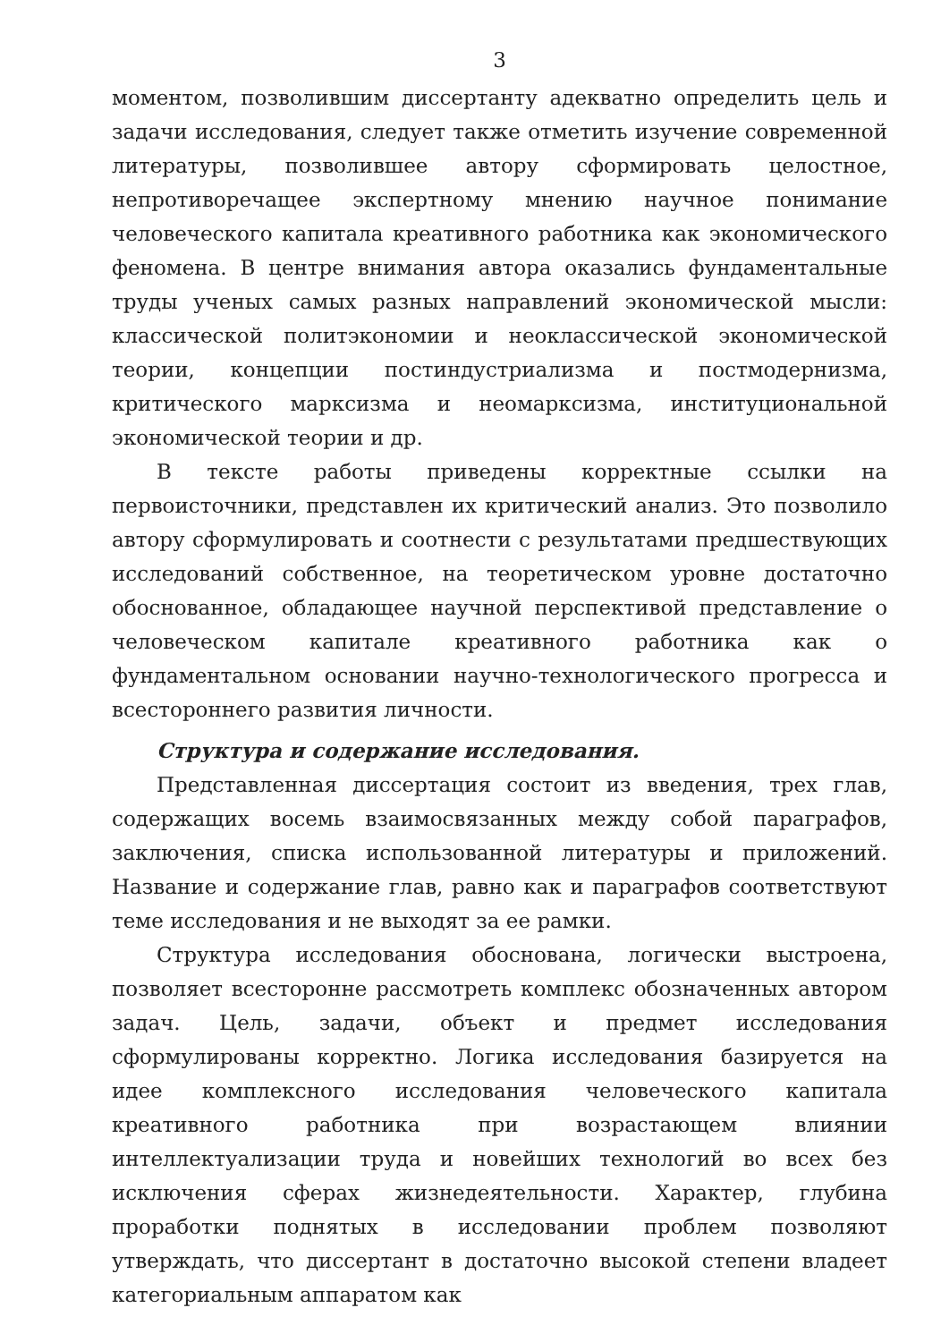3
моментом, позволившим диссертанту адекватно определить цель и задачи исследования, следует также отметить изучение современной литературы, позволившее автору сформировать целостное, непротиворечащее экспертному мнению научное понимание человеческого капитала креативного работника как экономического феномена. В центре внимания автора оказались фундаментальные труды ученых самых разных направлений экономической мысли: классической политэкономии и неоклассической экономической теории, концепции постиндустриализма и постмодернизма, критического марксизма и неомарксизма, институциональной экономической теории и др.
В тексте работы приведены корректные ссылки на первоисточники, представлен их критический анализ. Это позволило автору сформулировать и соотнести с результатами предшествующих исследований собственное, на теоретическом уровне достаточно обоснованное, обладающее научной перспективой представление о человеческом капитале креативного работника как о фундаментальном основании научно-технологического прогресса и всестороннего развития личности.
Структура и содержание исследования.
Представленная диссертация состоит из введения, трех глав, содержащих восемь взаимосвязанных между собой параграфов, заключения, списка использованной литературы и приложений. Название и содержание глав, равно как и параграфов соответствуют теме исследования и не выходят за ее рамки.
Структура исследования обоснована, логически выстроена, позволяет всесторонне рассмотреть комплекс обозначенных автором задач. Цель, задачи, объект и предмет исследования сформулированы корректно. Логика исследования базируется на идее комплексного исследования человеческого капитала креативного работника при возрастающем влиянии интеллектуализации труда и новейших технологий во всех без исключения сферах жизнедеятельности. Характер, глубина проработки поднятых в исследовании проблем позволяют утверждать, что диссертант в достаточно высокой степени владеет категориальным аппаратом как